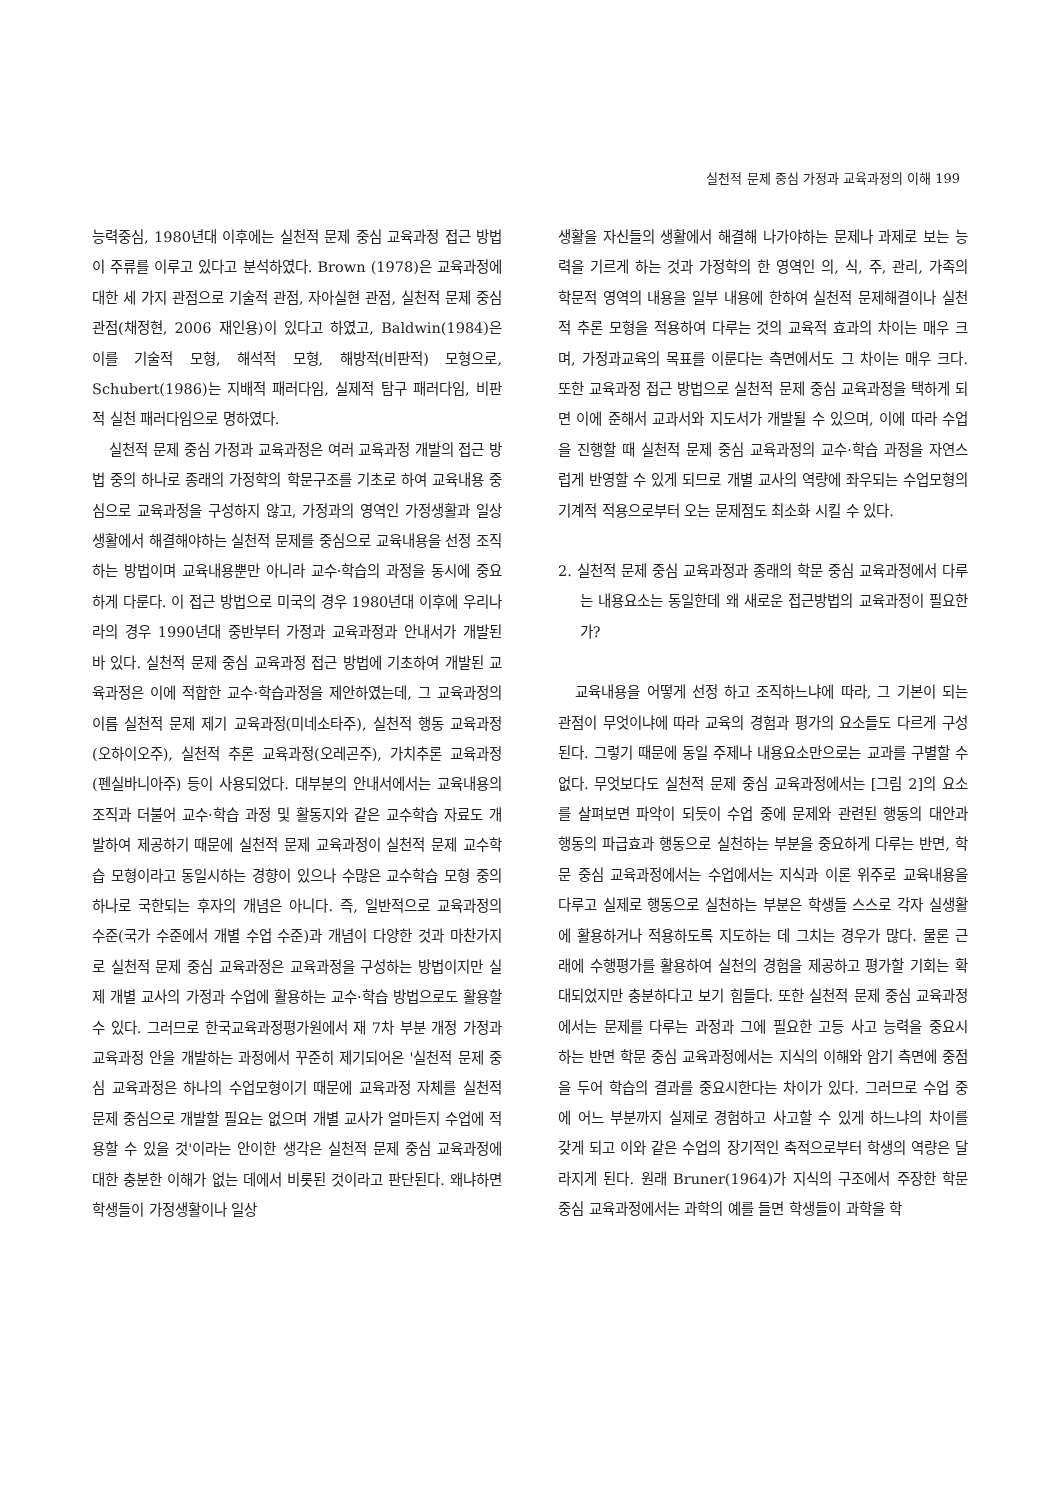실천적 문제 중심 가정과 교육과정의 이해 199
능력중심, 1980년대 이후에는 실천적 문제 중심 교육과정 접근 방법이 주류를 이루고 있다고 분석하였다. Brown (1978)은 교육과정에 대한 세 가지 관점으로 기술적 관점, 자아실현 관점, 실천적 문제 중심 관점(채정현, 2006 재인용)이 있다고 하였고, Baldwin(1984)은 이를 기술적 모형, 해석적 모형, 해방적(비판적) 모형으로, Schubert(1986)는 지배적 패러다임, 실제적 탐구 패러다임, 비판적 실천 패러다임으로 명하였다.
실천적 문제 중심 가정과 교육과정은 여러 교육과정 개발의 접근 방법 중의 하나로 종래의 가정학의 학문구조를 기초로 하여 교육내용 중심으로 교육과정을 구성하지 않고, 가정과의 영역인 가정생활과 일상생활에서 해결해야하는 실천적 문제를 중심으로 교육내용을 선정 조직하는 방법이며 교육내용뿐만 아니라 교수·학습의 과정을 동시에 중요하게 다룬다. 이 접근 방법으로 미국의 경우 1980년대 이후에 우리나라의 경우 1990년대 중반부터 가정과 교육과정과 안내서가 개발된 바 있다. 실천적 문제 중심 교육과정 접근 방법에 기초하여 개발된 교육과정은 이에 적합한 교수·학습과정을 제안하였는데, 그 교육과정의 이름 실천적 문제 제기 교육과정(미네소타주), 실천적 행동 교육과정(오하이오주), 실천적 추론 교육과정(오레곤주), 가치추론 교육과정(펜실바니아주) 등이 사용되었다. 대부분의 안내서에서는 교육내용의 조직과 더불어 교수·학습 과정 및 활동지와 같은 교수학습 자료도 개발하여 제공하기 때문에 실천적 문제 교육과정이 실천적 문제 교수학습 모형이라고 동일시하는 경향이 있으나 수많은 교수학습 모형 중의 하나로 국한되는 후자의 개념은 아니다. 즉, 일반적으로 교육과정의 수준(국가 수준에서 개별 수업 수준)과 개념이 다양한 것과 마찬가지로 실천적 문제 중심 교육과정은 교육과정을 구성하는 방법이지만 실제 개별 교사의 가정과 수업에 활용하는 교수·학습 방법으로도 활용할 수 있다. 그러므로 한국교육과정평가원에서 재 7차 부분 개정 가정과 교육과정 안을 개발하는 과정에서 꾸준히 제기되어온 '실천적 문제 중심 교육과정은 하나의 수업모형이기 때문에 교육과정 자체를 실천적 문제 중심으로 개발할 필요는 없으며 개별 교사가 얼마든지 수업에 적용할 수 있을 것'이라는 안이한 생각은 실천적 문제 중심 교육과정에 대한 충분한 이해가 없는 데에서 비롯된 것이라고 판단된다. 왜냐하면 학생들이 가정생활이나 일상
생활을 자신들의 생활에서 해결해 나가야하는 문제나 과제로 보는 능력을 기르게 하는 것과 가정학의 한 영역인 의, 식, 주, 관리, 가족의 학문적 영역의 내용을 일부 내용에 한하여 실천적 문제해결이나 실천적 추론 모형을 적용하여 다루는 것의 교육적 효과의 차이는 매우 크며, 가정과교육의 목표를 이룬다는 측면에서도 그 차이는 매우 크다. 또한 교육과정 접근 방법으로 실천적 문제 중심 교육과정을 택하게 되면 이에 준해서 교과서와 지도서가 개발될 수 있으며, 이에 따라 수업을 진행할 때 실천적 문제 중심 교육과정의 교수·학습 과정을 자연스럽게 반영할 수 있게 되므로 개별 교사의 역량에 좌우되는 수업모형의 기계적 적용으로부터 오는 문제점도 최소화 시킬 수 있다.
2. 실천적 문제 중심 교육과정과 종래의 학문 중심 교육과정에서 다루는 내용요소는 동일한데 왜 새로운 접근방법의 교육과정이 필요한가?
교육내용을 어떻게 선정 하고 조직하느냐에 따라, 그 기본이 되는 관점이 무엇이냐에 따라 교육의 경험과 평가의 요소들도 다르게 구성된다. 그렇기 때문에 동일 주제나 내용요소만으로는 교과를 구별할 수 없다. 무엇보다도 실천적 문제 중심 교육과정에서는 [그림 2]의 요소를 살펴보면 파악이 되듯이 수업 중에 문제와 관련된 행동의 대안과 행동의 파급효과 행동으로 실천하는 부분을 중요하게 다루는 반면, 학문 중심 교육과정에서는 수업에서는 지식과 이론 위주로 교육내용을 다루고 실제로 행동으로 실천하는 부분은 학생들 스스로 각자 실생활에 활용하거나 적용하도록 지도하는 데 그치는 경우가 많다. 물론 근래에 수행평가를 활용하여 실천의 경험을 제공하고 평가할 기회는 확대되었지만 충분하다고 보기 힘들다. 또한 실천적 문제 중심 교육과정에서는 문제를 다루는 과정과 그에 필요한 고등 사고 능력을 중요시 하는 반면 학문 중심 교육과정에서는 지식의 이해와 암기 측면에 중점을 두어 학습의 결과를 중요시한다는 차이가 있다. 그러므로 수업 중에 어느 부분까지 실제로 경험하고 사고할 수 있게 하느냐의 차이를 갖게 되고 이와 같은 수업의 장기적인 축적으로부터 학생의 역량은 달라지게 된다. 원래 Bruner(1964)가 지식의 구조에서 주장한 학문 중심 교육과정에서는 과학의 예를 들면 학생들이 과학을 학